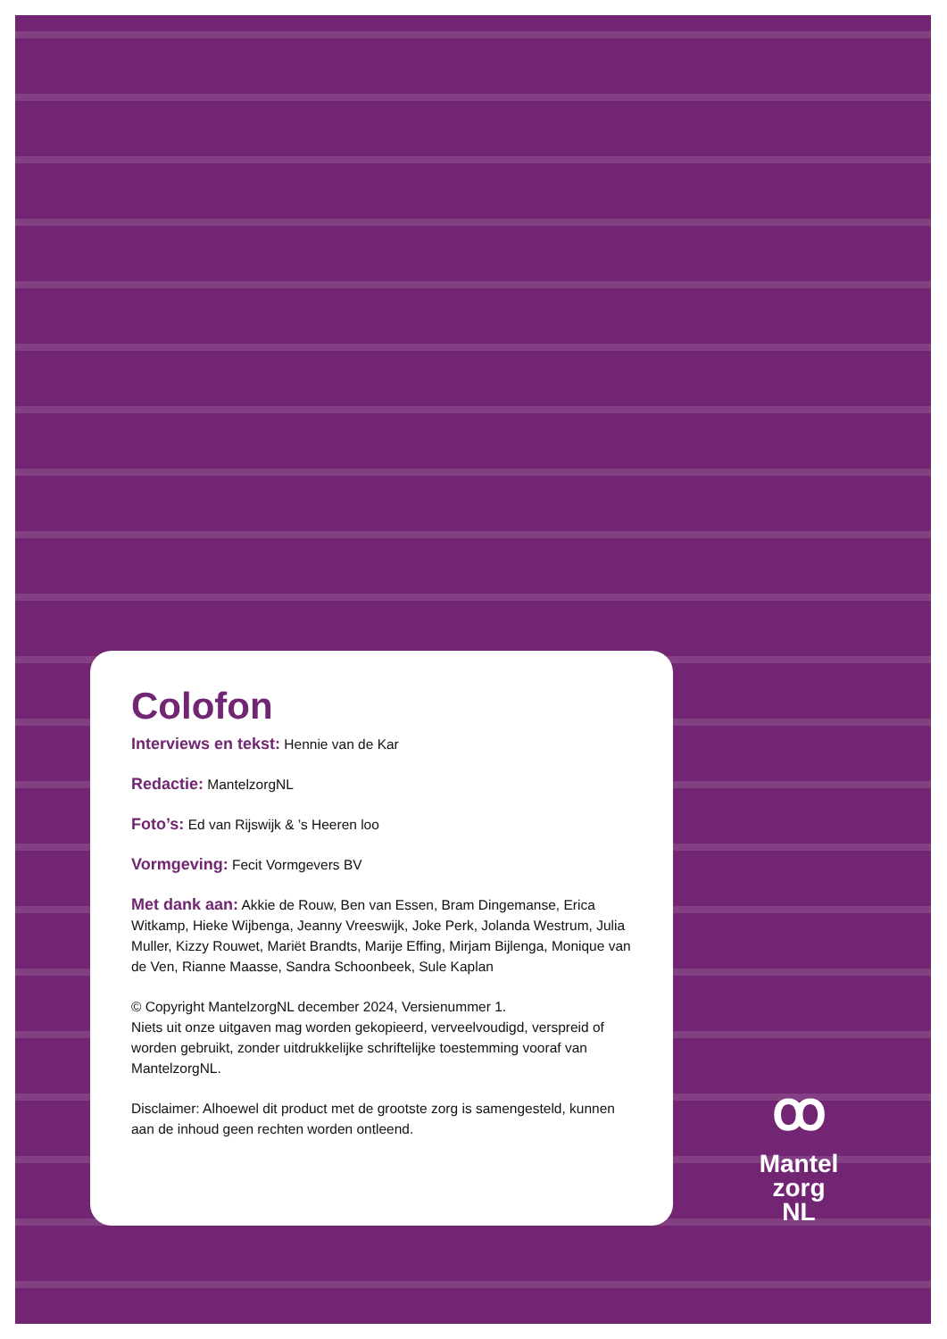Colofon
Interviews en tekst: Hennie van de Kar
Redactie: MantelzorgNL
Foto’s: Ed van Rijswijk & ’s Heeren loo
Vormgeving: Fecit Vormgevers BV
Met dank aan: Akkie de Rouw, Ben van Essen, Bram Dingemanse, Erica Witkamp, Hieke Wijbenga, Jeanny Vreeswijk, Joke Perk, Jolanda Westrum, Julia Muller, Kizzy Rouwet, Mariët Brandts, Marije Effing, Mirjam Bijlenga, Monique van de Ven, Rianne Maasse, Sandra Schoonbeek, Sule Kaplan
© Copyright MantelzorgNL december 2024, Versienummer 1.
Niets uit onze uitgaven mag worden gekopieerd, verveelvoudigd, verspreid of worden gebruikt, zonder uitdrukkelijke schriftelijke toestemming vooraf van MantelzorgNL.
Disclaimer: Alhoewel dit product met de grootste zorg is samengesteld, kunnen aan de inhoud geen rechten worden ontleend.
ꝏ
Mantel
zorg
NL